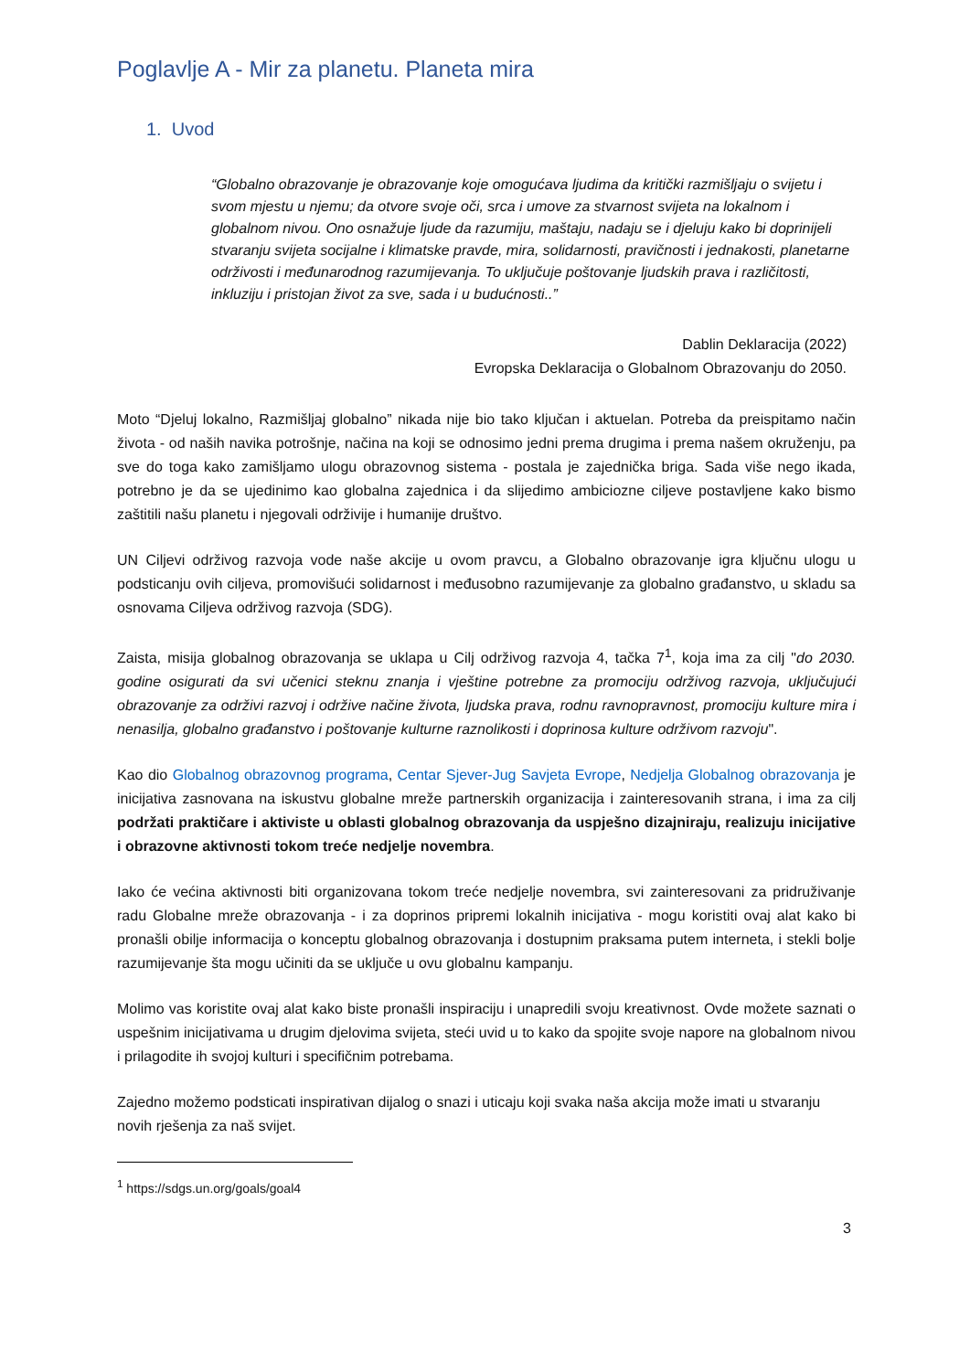Poglavlje A - Mir za planetu. Planeta mira
1. Uvod
“Globalno obrazovanje je obrazovanje koje omogućava ljudima da kritički razmišljaju o svijetu i svom mjestu u njemu; da otvore svoje oči, srca i umove za stvarnost svijeta na lokalnom i globalnom nivou. Ono osnažuje ljude da razumiju, maštaju, nadaju se i djeluju kako bi doprinijeli stvaranju svijeta socijalne i klimatske pravde, mira, solidarnosti, pravičnosti i jednakosti, planetarne održivosti i međunarodnog razumijevanja. To uključuje poštovanje ljudskih prava i različitosti, inkluziju i pristojan život za sve, sada i u budućnosti..”
Dablin Deklaracija (2022)
Evropska Deklaracija o Globalnom Obrazovanju do 2050.
Moto “Djeluj lokalno, Razmišljaj globalno” nikada nije bio tako ključan i aktuelan. Potreba da preispitamo način života - od naših navika potrošnje, načina na koji se odnosimo jedni prema drugima i prema našem okruženju, pa sve do toga kako zamišljamo ulogu obrazovnog sistema - postala je zajednička briga. Sada više nego ikada, potrebno je da se ujedinimo kao globalna zajednica i da slijedimo ambiciozne ciljeve postavljene kako bismo zaštitili našu planetu i njegovali održivije i humanije društvo.
UN Ciljevi održivog razvoja vode naše akcije u ovom pravcu, a Globalno obrazovanje igra ključnu ulogu u podsticanju ovih ciljeva, promovišući solidarnost i međusobno razumijevanje za globalno građanstvo, u skladu sa osnovama Ciljeva održivog razvoja (SDG).
Zaista, misija globalnog obrazovanja se uklapa u Cilj održivog razvoja 4, tačka 7<sup>1</sup>, koja ima za cilj "do 2030. godine osigurati da svi učenici steknu znanja i vještine potrebne za promociju održivog razvoja, uključujući obrazovanje za održivi razvoj i održive načine života, ljudska prava, rodnu ravnopravnost, promociju kulture mira i nenasilja, globalno građanstvo i poštovanje kulturne raznolikosti i doprinosa kulture održivom razvoju".
Kao dio Globalnog obrazovnog programa, Centar Sjever-Jug Savjeta Evrope, Nedjelja Globalnog obrazovanja je inicijativa zasnovana na iskustvu globalne mreže partnerskih organizacija i zainteresovanih strana, i ima za cilj podržati praktičare i aktiviste u oblasti globalnog obrazovanja da uspješno dizajniraju, realizuju inicijative i obrazovne aktivnosti tokom treće nedjelje novembra.
Iako će većina aktivnosti biti organizovana tokom treće nedjelje novembra, svi zainteresovani za pridruživanje radu Globalne mreže obrazovanja - i za doprinos pripremi lokalnih inicijativa - mogu koristiti ovaj alat kako bi pronašli obilje informacija o konceptu globalnog obrazovanja i dostupnim praksama putem interneta, i stekli bolje razumijevanje šta mogu učiniti da se uključe u ovu globalnu kampanju.
Molimo vas koristite ovaj alat kako biste pronašli inspiraciju i unapredili svoju kreativnost. Ovde možete saznati o uspešnim inicijativama u drugim djelovima svijeta, steći uvid u to kako da spojite svoje napore na globalnom nivou i prilagodite ih svojoj kulturi i specifičnim potrebama.
Zajedno možemo podsticati inspirativan dijalog o snazi i uticaju koji svaka naša akcija može imati u stvaranju novih rješenja za naš svijet.
<sup>1</sup> https://sdgs.un.org/goals/goal4
3